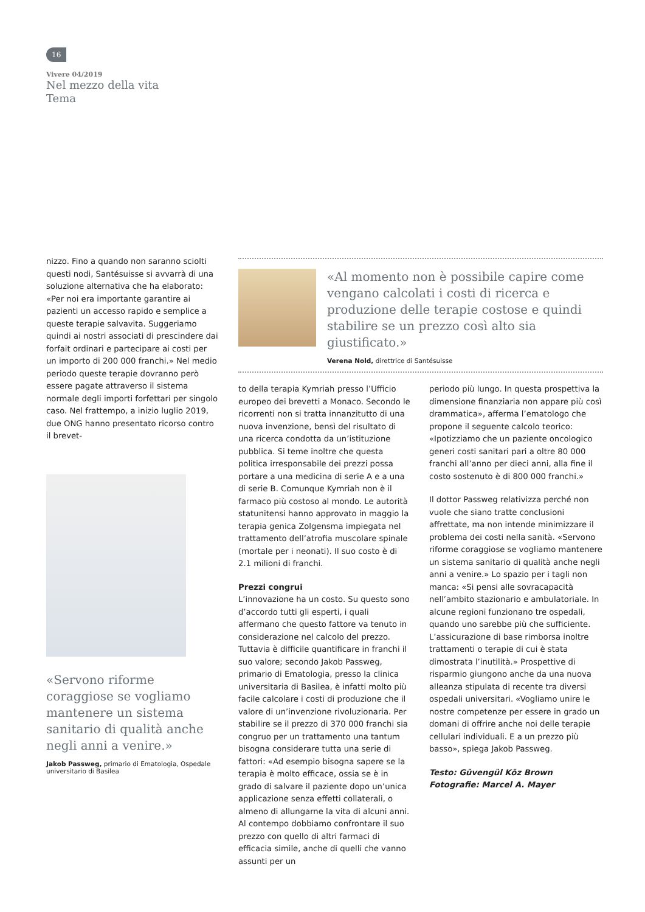16
Vivere 04/2019
Nel mezzo della vita
Tema
nizzo. Fino a quando non saranno sciolti questi nodi, Santésuisse si avvarrà di una soluzione alternativa che ha elaborato: «Per noi era importante garantire ai pazienti un accesso rapido e semplice a queste terapie salvavita. Suggeriamo quindi ai nostri associati di prescindere dai forfait ordinari e partecipare ai costi per un importo di 200 000 franchi.» Nel medio periodo queste terapie dovranno però essere pagate attraverso il sistema normale degli importi forfettari per singolo caso. Nel frattempo, a inizio luglio 2019, due ONG hanno presentato ricorso contro il brevet-
«Al momento non è possibile capire come vengano calcolati i costi di ricerca e produzione delle terapie costose e quindi stabilire se un prezzo così alto sia giustificato.»
Verena Nold, direttrice di Santésuisse
«Servono riforme coraggiose se vogliamo mantenere un sistema sanitario di qualità anche negli anni a venire.»
Jakob Passweg, primario di Ematologia, Ospedale universitario di Basilea
to della terapia Kymriah presso l’Ufficio europeo dei brevetti a Monaco. Secondo le ricorrenti non si tratta innanzitutto di una nuova invenzione, bensì del risultato di una ricerca condotta da un’istituzione pubblica. Si teme inoltre che questa politica irresponsabile dei prezzi possa portare a una medicina di serie A e a una di serie B. Comunque Kymriah non è il farmaco più costoso al mondo. Le autorità statunitensi hanno approvato in maggio la terapia genica Zolgensma impiegata nel trattamento dell’atrofia muscolare spinale (mortale per i neonati). Il suo costo è di 2.1 milioni di franchi.
Prezzi congrui
L’innovazione ha un costo. Su questo sono d’accordo tutti gli esperti, i quali affermano che questo fattore va tenuto in considerazione nel calcolo del prezzo. Tuttavia è difficile quantificare in franchi il suo valore; secondo Jakob Passweg, primario di Ematologia, presso la clinica universitaria di Basilea, è infatti molto più facile calcolare i costi di produzione che il valore di un’invenzione rivoluzionaria. Per stabilire se il prezzo di 370 000 franchi sia congruo per un trattamento una tantum bisogna considerare tutta una serie di fattori: «Ad esempio bisogna sapere se la terapia è molto efficace, ossia se è in grado di salvare il paziente dopo un’unica applicazione senza effetti collaterali, o almeno di allungarne la vita di alcuni anni. Al contempo dobbiamo confrontare il suo prezzo con quello di altri farmaci di efficacia simile, anche di quelli che vanno assunti per un
periodo più lungo. In questa prospettiva la dimensione finanziaria non appare più così drammatica», afferma l’ematologo che propone il seguente calcolo teorico: «Ipotizziamo che un paziente oncologico generi costi sanitari pari a oltre 80 000 franchi all’anno per dieci anni, alla fine il costo sostenuto è di 800 000 franchi.»
Il dottor Passweg relativizza perché non vuole che siano tratte conclusioni affrettate, ma non intende minimizzare il problema dei costi nella sanità. «Servono riforme coraggiose se vogliamo mantenere un sistema sanitario di qualità anche negli anni a venire.» Lo spazio per i tagli non manca: «Si pensi alle sovracapacità nell’ambito stazionario e ambulatoriale. In alcune regioni funzionano tre ospedali, quando uno sarebbe più che sufficiente. L’assicurazione di base rimborsa inoltre trattamenti o terapie di cui è stata dimostrata l’inutilità.» Prospettive di risparmio giungono anche da una nuova alleanza stipulata di recente tra diversi ospedali universitari. «Vogliamo unire le nostre competenze per essere in grado un domani di offrire anche noi delle terapie cellulari individuali. E a un prezzo più basso», spiega Jakob Passweg.
Testo: Güvengül Köz Brown
Fotografie: Marcel A. Mayer